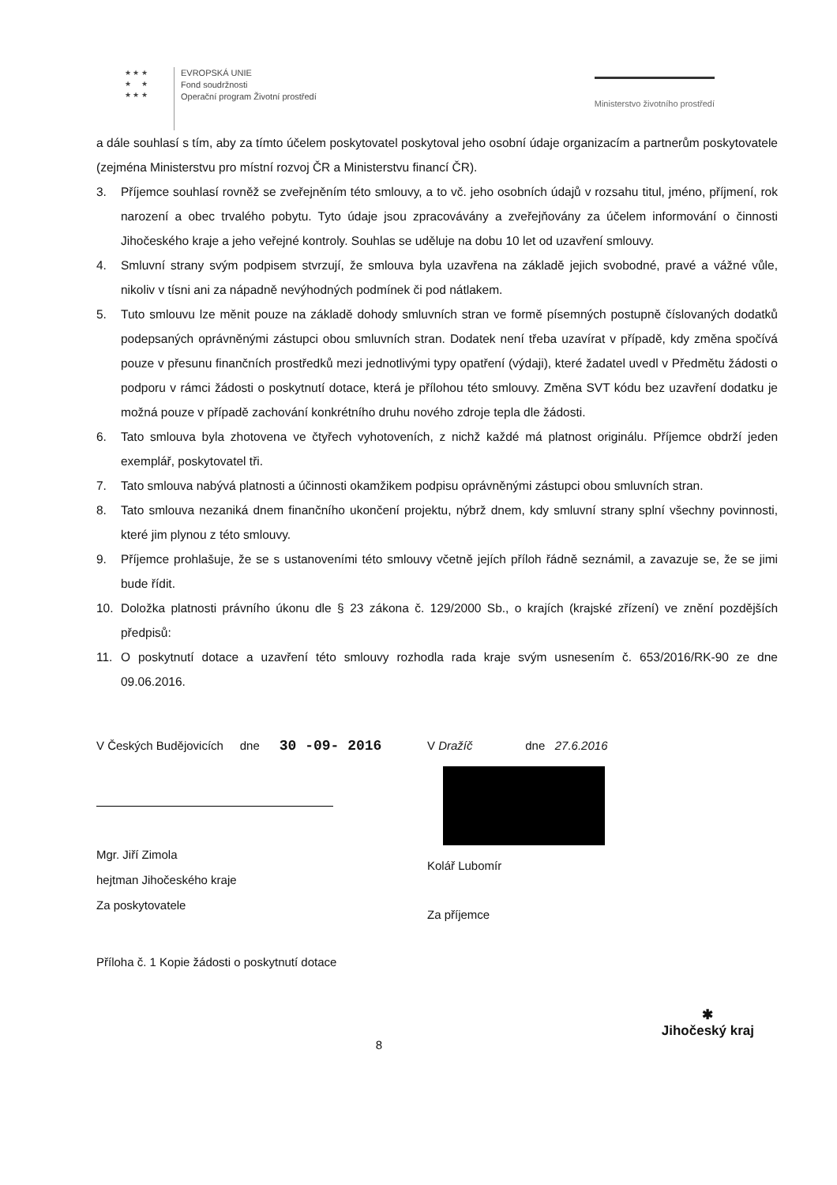★ ★ ★
★ ★
★ ★ ★
EVROPSKÁ UNIE
Fond soudržnosti
Operační program Životní prostředí
Ministerstvo životního prostředí
a dále souhlasí s tím, aby za tímto účelem poskytovatel poskytoval jeho osobní údaje organizacím a partnerům poskytovatele (zejména Ministerstvu pro místní rozvoj ČR a Ministerstvu financí ČR).
3. Příjemce souhlasí rovněž se zveřejněním této smlouvy, a to vč. jeho osobních údajů v rozsahu titul, jméno, příjmení, rok narození a obec trvalého pobytu. Tyto údaje jsou zpracovávány a zveřejňovány za účelem informování o činnosti Jihočeského kraje a jeho veřejné kontroly. Souhlas se uděluje na dobu 10 let od uzavření smlouvy.
4. Smluvní strany svým podpisem stvrzují, že smlouva byla uzavřena na základě jejich svobodné, pravé a vážné vůle, nikoliv v tísni ani za nápadně nevýhodných podmínek či pod nátlakem.
5. Tuto smlouvu lze měnit pouze na základě dohody smluvních stran ve formě písemných postupně číslovaných dodatků podepsaných oprávněnými zástupci obou smluvních stran. Dodatek není třeba uzavírat v případě, kdy změna spočívá pouze v přesunu finančních prostředků mezi jednotlivými typy opatření (výdaji), které žadatel uvedl v Předmětu žádosti o podporu v rámci žádosti o poskytnutí dotace, která je přílohou této smlouvy. Změna SVT kódu bez uzavření dodatku je možná pouze v případě zachování konkrétního druhu nového zdroje tepla dle žádosti.
6. Tato smlouva byla zhotovena ve čtyřech vyhotoveních, z nichž každé má platnost originálu. Příjemce obdrží jeden exemplář, poskytovatel tři.
7. Tato smlouva nabývá platnosti a účinnosti okamžikem podpisu oprávněnými zástupci obou smluvních stran.
8. Tato smlouva nezaniká dnem finančního ukončení projektu, nýbrž dnem, kdy smluvní strany splní všechny povinnosti, které jim plynou z této smlouvy.
9. Příjemce prohlašuje, že se s ustanoveními této smlouvy včetně jejích příloh řádně seznámil, a zavazuje se, že se jimi bude řídit.
10. Doložka platnosti právního úkonu dle § 23 zákona č. 129/2000 Sb., o krajích (krajské zřízení) ve znění pozdějších předpisů:
11. O poskytnutí dotace a uzavření této smlouvy rozhodla rada kraje svým usnesením č. 653/2016/RK-90 ze dne 09.06.2016.
V Českých Budějovicích dne 30 -09- 2016
Mgr. Jiří Zimola
hejtman Jihočeského kraje
Za poskytovatele
Příloha č. 1 Kopie žádosti o poskytnutí dotace
V Dražíč dne 27.6.2016
Kolář Lubomír
Za příjemce
8 ✱
Jihočeský kraj